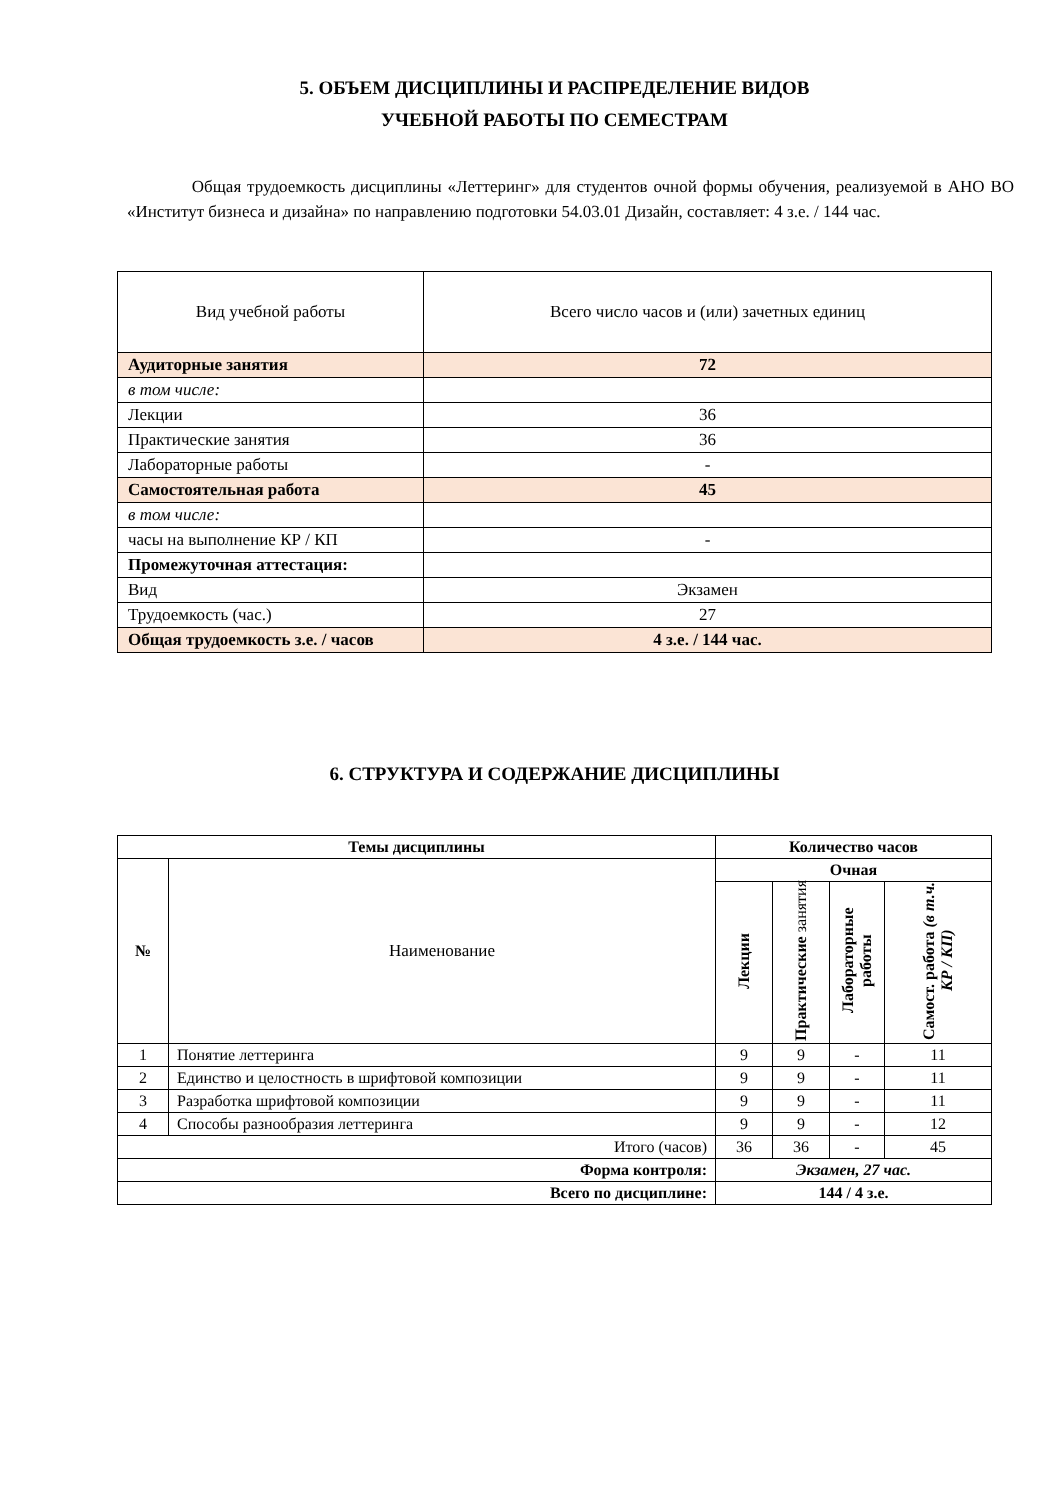5. ОБЪЕМ ДИСЦИПЛИНЫ И РАСПРЕДЕЛЕНИЕ ВИДОВ
УЧЕБНОЙ РАБОТЫ ПО СЕМЕСТРАМ
Общая трудоемкость дисциплины «Леттеринг» для студентов очной формы обучения, реализуемой в АНО ВО «Институт бизнеса и дизайна» по направлению подготовки 54.03.01 Дизайн, составляет: 4 з.е. / 144 час.
| Вид учебной работы | Всего число часов и (или) зачетных единиц |
| Аудиторные занятия | 72 |
| в том числе: | |
| Лекции | 36 |
| Практические занятия | 36 |
| Лабораторные работы | - |
| Самостоятельная работа | 45 |
| в том числе: | |
| часы на выполнение КР / КП | - |
| Промежуточная аттестация: | |
| Вид | Экзамен |
| Трудоемкость (час.) | 27 |
| Общая трудоемкость з.е. / часов | 4 з.е. / 144 час. |
6. СТРУКТУРА И СОДЕРЖАНИЕ ДИСЦИПЛИНЫ
| Темы дисциплины | | Количество часов | | | |
| --- | --- | --- | --- | --- | --- |
| № | Наименование | Очная | | | |
| | | Лекции | Практические занятия | Лабораторные работы | Самост. работа (в т.ч. КР / КП) |
| 1 | Понятие леттеринга | 9 | 9 | - | 11 |
| 2 | Единство и целостность в шрифтовой композиции | 9 | 9 | - | 11 |
| 3 | Разработка шрифтовой композиции | 9 | 9 | - | 11 |
| 4 | Способы разнообразия леттеринга | 9 | 9 | - | 12 |
| Итого (часов) | | 36 | 36 | - | 45 |
| Форма контроля: | | Экзамен, 27 час. | | | |
| Всего по дисциплине: | | 144 / 4 з.е. | | | |